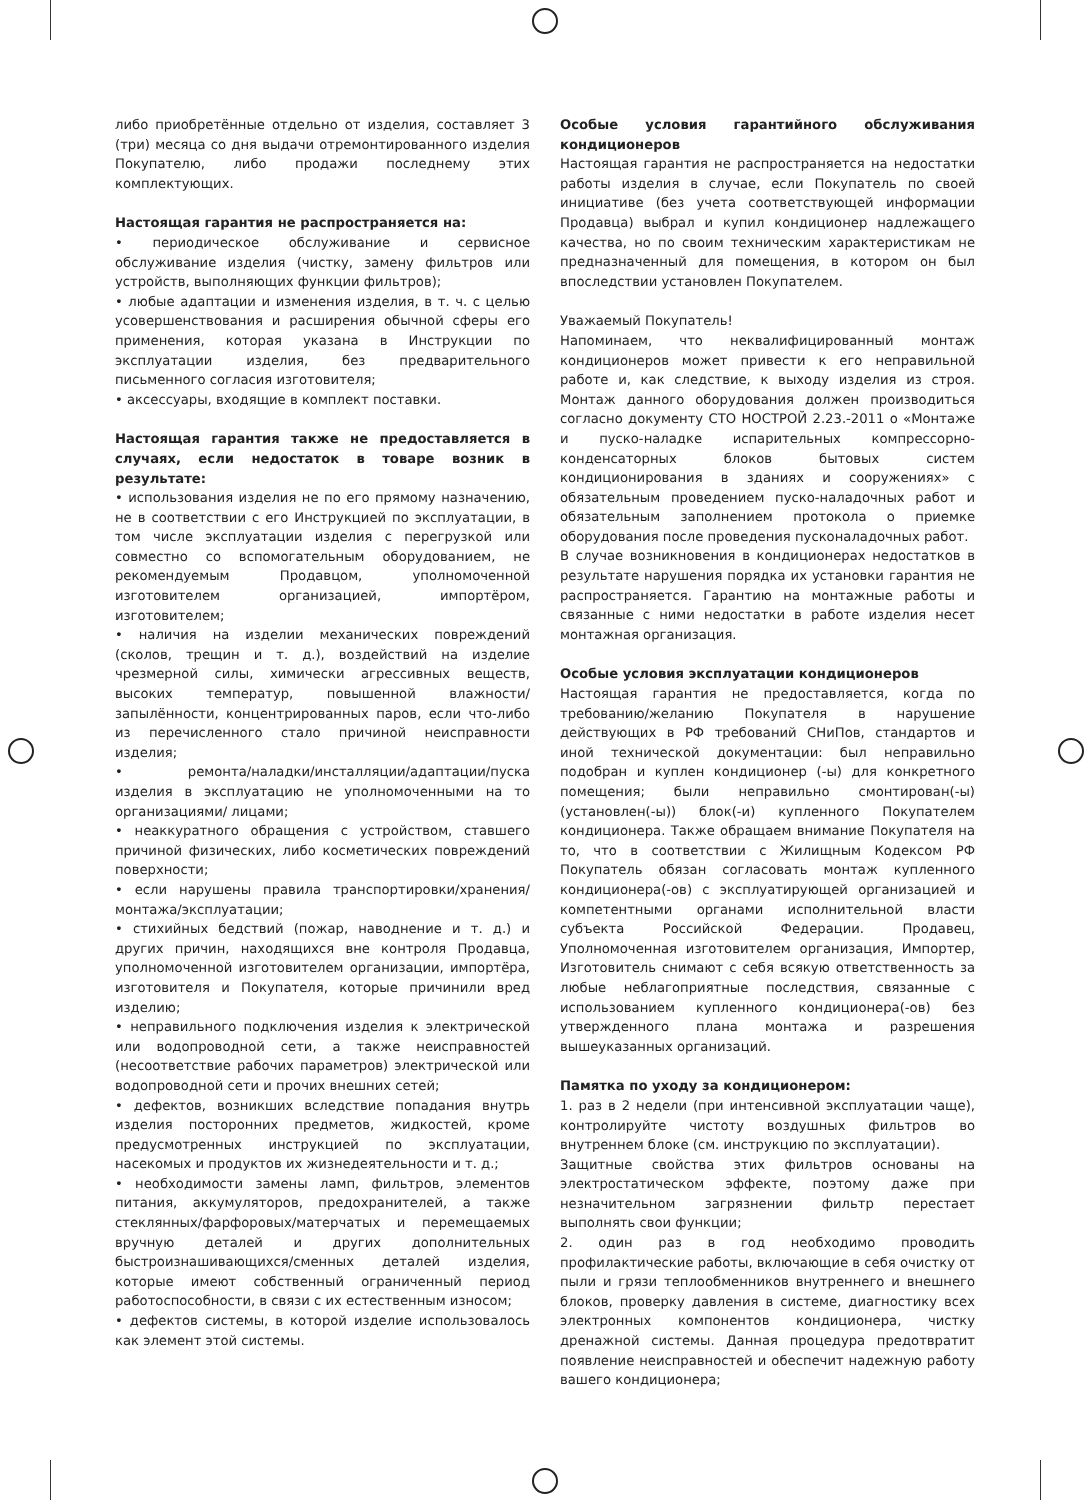либо приобретённые отдельно от изделия, составляет 3 (три) месяца со дня выдачи отремонтированного изделия Покупателю, либо продажи последнему этих комплектующих.
Настоящая гарантия не распространяется на:
• периодическое обслуживание и сервисное обслуживание изделия (чистку, замену фильтров или устройств, выполняющих функции фильтров);
• любые адаптации и изменения изделия, в т. ч. с целью усовершенствования и расширения обычной сферы его применения, которая указана в Инструкции по эксплуатации изделия, без предварительного письменного согласия изготовителя;
• аксессуары, входящие в комплект поставки.
Настоящая гарантия также не предоставляется в случаях, если недостаток в товаре возник в результате:
• использования изделия не по его прямому назначению, не в соответствии с его Инструкцией по эксплуатации, в том числе эксплуатации изделия с перегрузкой или совместно со вспомогательным оборудованием, не рекомендуемым Продавцом, уполномоченной изготовителем организацией, импортёром, изготовителем;
• наличия на изделии механических повреждений (сколов, трещин и т. д.), воздействий на изделие чрезмерной силы, химически агрессивных веществ, высоких температур, повышенной влажности/запылённости, концентрированных паров, если что-либо из перечисленного стало причиной неисправности изделия;
• ремонта/наладки/инсталляции/адаптации/пуска изделия в эксплуатацию не уполномоченными на то организациями/ лицами;
• неаккуратного обращения с устройством, ставшего причиной физических, либо косметических повреждений поверхности;
• если нарушены правила транспортировки/хранения/монтажа/эксплуатации;
• стихийных бедствий (пожар, наводнение и т. д.) и других причин, находящихся вне контроля Продавца, уполномоченной изготовителем организации, импортёра, изготовителя и Покупателя, которые причинили вред изделию;
• неправильного подключения изделия к электрической или водопроводной сети, а также неисправностей (несоответствие рабочих параметров) электрической или водопроводной сети и прочих внешних сетей;
• дефектов, возникших вследствие попадания внутрь изделия посторонних предметов, жидкостей, кроме предусмотренных инструкцией по эксплуатации, насекомых и продуктов их жизнедеятельности и т. д.;
• необходимости замены ламп, фильтров, элементов питания, аккумуляторов, предохранителей, а также стеклянных/фарфоровых/матерчатых и перемещаемых вручную деталей и других дополнительных быстроизнашивающихся/сменных деталей изделия, которые имеют собственный ограниченный период работоспособности, в связи с их естественным износом;
• дефектов системы, в которой изделие использовалось как элемент этой системы.
Особые условия гарантийного обслуживания кондиционеров
Настоящая гарантия не распространяется на недостатки работы изделия в случае, если Покупатель по своей инициативе (без учета соответствующей информации Продавца) выбрал и купил кондиционер надлежащего качества, но по своим техническим характеристикам не предназначенный для помещения, в котором он был впоследствии установлен Покупателем.
Уважаемый Покупатель!
Напоминаем, что неквалифицированный монтаж кондиционеров может привести к его неправильной работе и, как следствие, к выходу изделия из строя. Монтаж данного оборудования должен производиться согласно документу СТО НОСТРОЙ 2.23.-2011 о «Монтаже и пуско-наладке испарительных компрессорно-конденсаторных блоков бытовых систем кондиционирования в зданиях и сооружениях» с обязательным проведением пуско-наладочных работ и обязательным заполнением протокола о приемке оборудования после проведения пусконаладочных работ.
В случае возникновения в кондиционерах недостатков в результате нарушения порядка их установки гарантия не распространяется. Гарантию на монтажные работы и связанные с ними недостатки в работе изделия несет монтажная организация.
Особые условия эксплуатации кондиционеров
Настоящая гарантия не предоставляется, когда по требованию/желанию Покупателя в нарушение действующих в РФ требований СНиПов, стандартов и иной технической документации: был неправильно подобран и куплен кондиционер (-ы) для конкретного помещения; были неправильно смонтирован(-ы) (установлен(-ы)) блок(-и) купленного Покупателем кондиционера. Также обращаем внимание Покупателя на то, что в соответствии с Жилищным Кодексом РФ Покупатель обязан согласовать монтаж купленного кондиционера(-ов) с эксплуатирующей организацией и компетентными органами исполнительной власти субъекта Российской Федерации. Продавец, Уполномоченная изготовителем организация, Импортер, Изготовитель снимают с себя всякую ответственность за любые неблагоприятные последствия, связанные с использованием купленного кондиционера(-ов) без утвержденного плана монтажа и разрешения вышеуказанных организаций.
Памятка по уходу за кондиционером:
1. раз в 2 недели (при интенсивной эксплуатации чаще), контролируйте чистоту воздушных фильтров во внутреннем блоке (см. инструкцию по эксплуатации).
Защитные свойства этих фильтров основаны на электростатическом эффекте, поэтому даже при незначительном загрязнении фильтр перестает выполнять свои функции;
2. один раз в год необходимо проводить профилактические работы, включающие в себя очистку от пыли и грязи теплообменников внутреннего и внешнего блоков, проверку давления в системе, диагностику всех электронных компонентов кондиционера, чистку дренажной системы. Данная процедура предотвратит появление неисправностей и обеспечит надежную работу вашего кондиционера;